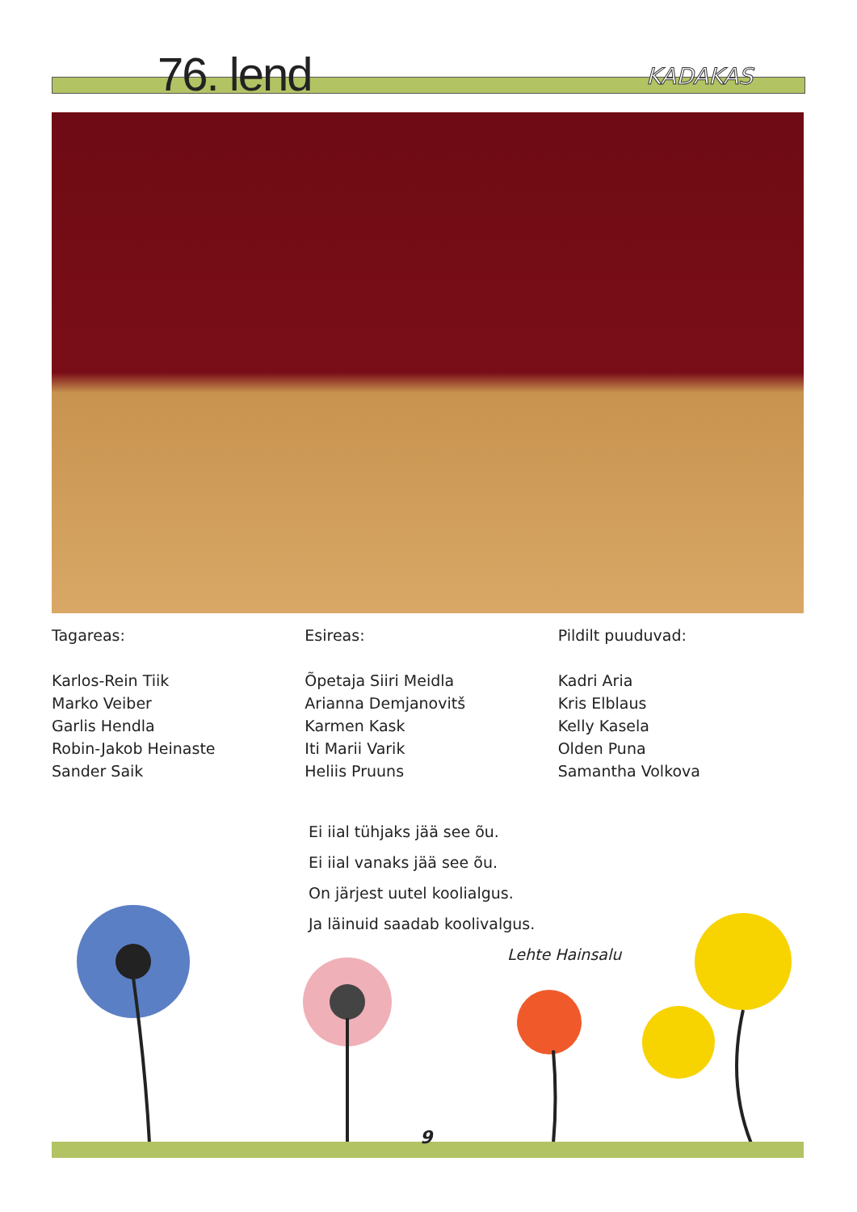76. lend KADAKAS
Tagareas:
Karlos-Rein Tiik
Marko Veiber
Garlis Hendla
Robin-Jakob Heinaste
Sander Saik
Esireas:
Õpetaja Siiri Meidla
Arianna Demjanovitš
Karmen Kask
Iti Marii Varik
Heliis Pruuns
Pildilt puuduvad:
Kadri Aria
Kris Elblaus
Kelly Kasela
Olden Puna
Samantha Volkova
Ei iial tühjaks jää see õu.
Ei iial vanaks jää see õu.
On järjest uutel koolialgus.
Ja läinuid saadab koolivalgus.
Lehte Hainsalu
9